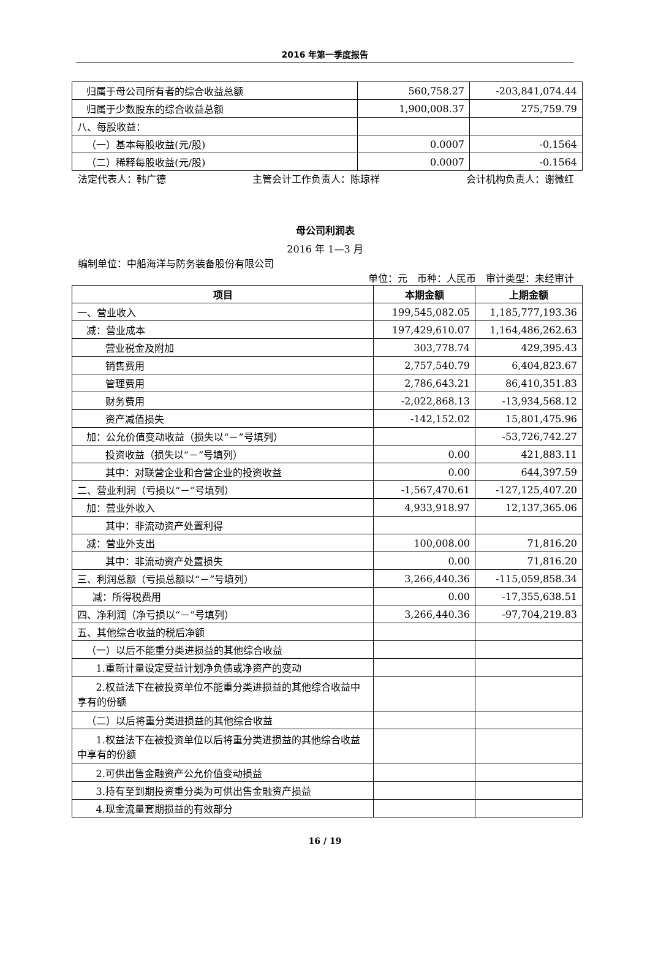2016 年第一季度报告
| 归属于母公司所有者的综合收益总额 | 560,758.27 | -203,841,074.44 |
| 归属于少数股东的综合收益总额 | 1,900,008.37 | 275,759.79 |
| 八、每股收益： | | |
| （一）基本每股收益(元/股) | 0.0007 | -0.1564 |
| （二）稀释每股收益(元/股) | 0.0007 | -0.1564 |
法定代表人：韩广德 主管会计工作负责人：陈琼祥 会计机构负责人：谢微红
母公司利润表
2016 年 1—3 月
编制单位：中船海洋与防务装备股份有限公司
单位：元　币种：人民币　审计类型：未经审计
| 项目 | 本期金额 | 上期金额 |
| --- | --- | --- |
| 一、营业收入 | 199,545,082.05 | 1,185,777,193.36 |
| 减：营业成本 | 197,429,610.07 | 1,164,486,262.63 |
| 营业税金及附加 | 303,778.74 | 429,395.43 |
| 销售费用 | 2,757,540.79 | 6,404,823.67 |
| 管理费用 | 2,786,643.21 | 86,410,351.83 |
| 财务费用 | -2,022,868.13 | -13,934,568.12 |
| 资产减值损失 | -142,152.02 | 15,801,475.96 |
| 加：公允价值变动收益（损失以“－”号填列） | | -53,726,742.27 |
| 投资收益（损失以“－”号填列） | 0.00 | 421,883.11 |
| 其中：对联营企业和合营企业的投资收益 | 0.00 | 644,397.59 |
| 二、营业利润（亏损以“－”号填列） | -1,567,470.61 | -127,125,407.20 |
| 加：营业外收入 | 4,933,918.97 | 12,137,365.06 |
| 其中：非流动资产处置利得 | | |
| 减：营业外支出 | 100,008.00 | 71,816.20 |
| 其中：非流动资产处置损失 | 0.00 | 71,816.20 |
| 三、利润总额（亏损总额以“－”号填列） | 3,266,440.36 | -115,059,858.34 |
| 减：所得税费用 | 0.00 | -17,355,638.51 |
| 四、净利润（净亏损以“－”号填列） | 3,266,440.36 | -97,704,219.83 |
| 五、其他综合收益的税后净额 | | |
| （一）以后不能重分类进损益的其他综合收益 | | |
| 1.重新计量设定受益计划净负债或净资产的变动 | | |
| 2.权益法下在被投资单位不能重分类进损益的其他综合收益中享有的份额 | | |
| （二）以后将重分类进损益的其他综合收益 | | |
| 1.权益法下在被投资单位以后将重分类进损益的其他综合收益中享有的份额 | | |
| 2.可供出售金融资产公允价值变动损益 | | |
| 3.持有至到期投资重分类为可供出售金融资产损益 | | |
| 4.现金流量套期损益的有效部分 | | |
16 / 19